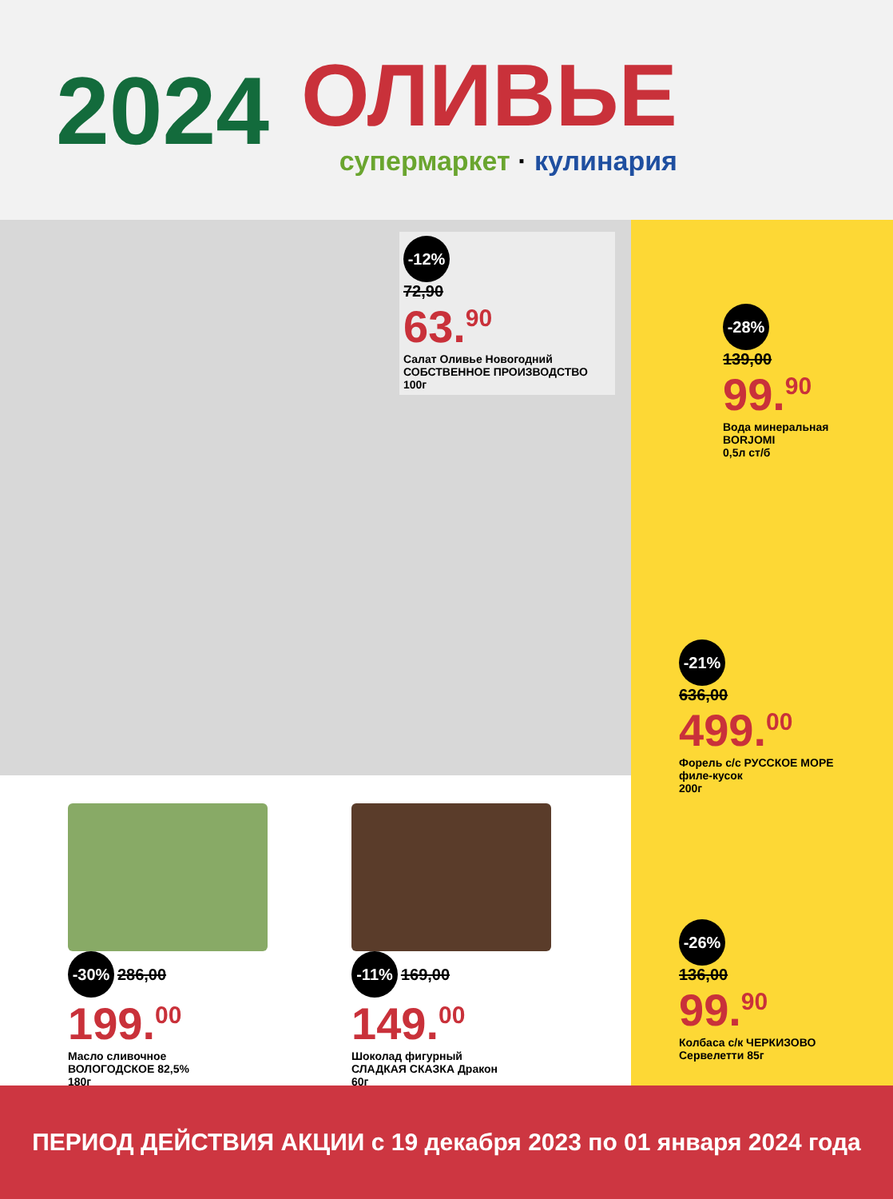2024
ОЛИВЬЕ
супермаркет · кулинария
-12%
72,90
63.<sup>90</sup>
Салат Оливье Новогодний
СОБСТВЕННОЕ ПРОИЗВОДСТВО
100г
-30% 286,00
199.<sup>00</sup>
Масло сливочное
ВОЛОГОДСКОЕ 82,5%
180г
-11% 169,00
149.<sup>00</sup>
Шоколад фигурный
СЛАДКАЯ СКАЗКА Дракон
60г
-28%
139,00
99.<sup>90</sup>
Вода минеральная
BORJOMI
0,5л ст/б
-21%
636,00
499.<sup>00</sup>
Форель с/с РУССКОЕ МОРЕ
филе-кусок
200г
-26%
136,00
99.<sup>90</sup>
Колбаса с/к ЧЕРКИЗОВО
Сервелетти 85г
ПЕРИОД ДЕЙСТВИЯ АКЦИИ с 19 декабря 2023 по 01 января 2024 года